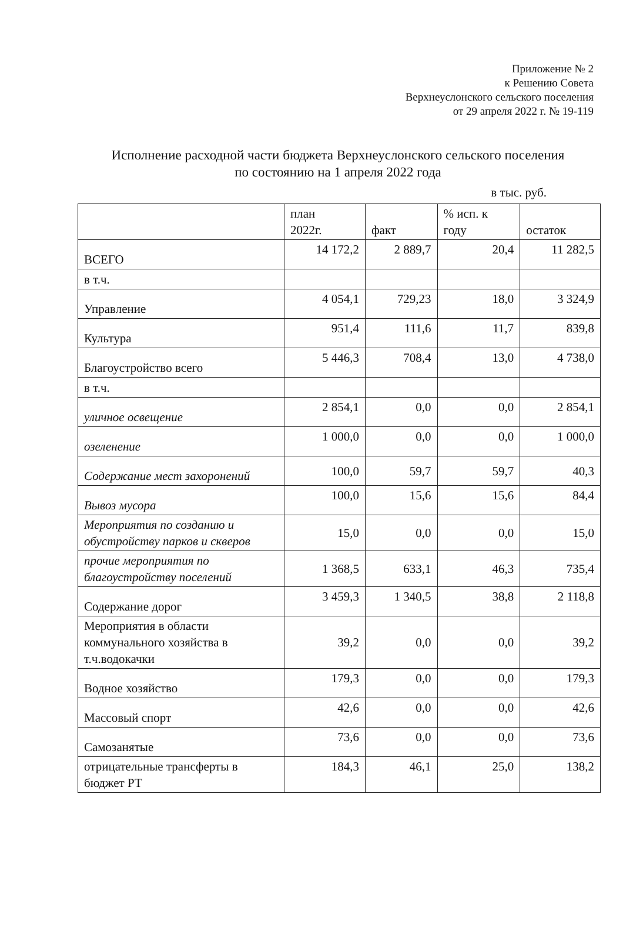Приложение № 2
к Решению Совета
Верхнеуслонского сельского поселения
от 29 апреля 2022 г. № 19-119
Исполнение расходной части бюджета Верхнеуслонского сельского поселения
по состоянию на 1 апреля 2022 года
в тыс. руб.
| | план 2022г. | факт | % исп. к году | остаток |
| --- | --- | --- | --- | --- |
| ВСЕГО | 14 172,2 | 2 889,7 | 20,4 | 11 282,5 |
| в т.ч. | | | | |
| Управление | 4 054,1 | 729,23 | 18,0 | 3 324,9 |
| Культура | 951,4 | 111,6 | 11,7 | 839,8 |
| Благоустройство всего | 5 446,3 | 708,4 | 13,0 | 4 738,0 |
| в т.ч. | | | | |
| уличное освещение | 2 854,1 | 0,0 | 0,0 | 2 854,1 |
| озеленение | 1 000,0 | 0,0 | 0,0 | 1 000,0 |
| Содержание мест захоронений | 100,0 | 59,7 | 59,7 | 40,3 |
| Вывоз мусора | 100,0 | 15,6 | 15,6 | 84,4 |
| Мероприятия по созданию и обустройству парков и скверов | 15,0 | 0,0 | 0,0 | 15,0 |
| прочие мероприятия по благоустройству поселений | 1 368,5 | 633,1 | 46,3 | 735,4 |
| Содержание дорог | 3 459,3 | 1 340,5 | 38,8 | 2 118,8 |
| Мероприятия в области коммунального хозяйства в т.ч.водокачки | 39,2 | 0,0 | 0,0 | 39,2 |
| Водное хозяйство | 179,3 | 0,0 | 0,0 | 179,3 |
| Массовый спорт | 42,6 | 0,0 | 0,0 | 42,6 |
| Самозанятые | 73,6 | 0,0 | 0,0 | 73,6 |
| отрицательные трансферты в бюджет РТ | 184,3 | 46,1 | 25,0 | 138,2 |